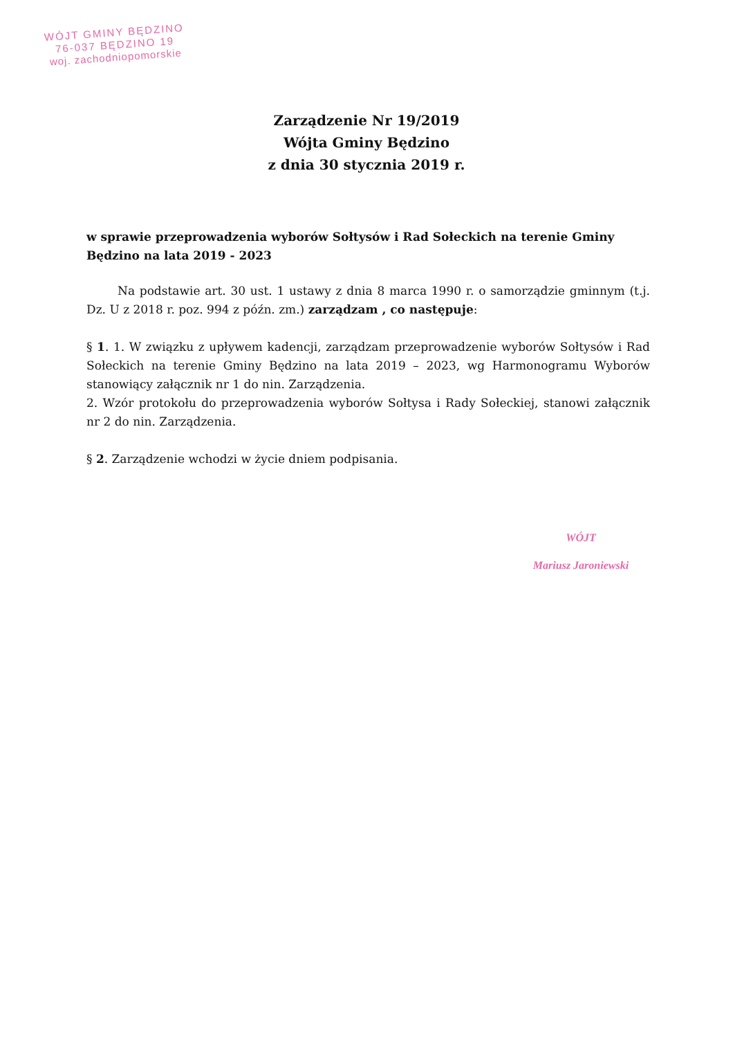WÓJT GMINY BĘDZINO
76-037 BĘDZINO 19
woj. zachodniopomorskie
Zarządzenie Nr 19/2019
Wójta Gminy Będzino
z dnia 30 stycznia 2019 r.
w sprawie przeprowadzenia wyborów Sołtysów i Rad Sołeckich na terenie Gminy Będzino na lata 2019 - 2023
Na podstawie art. 30 ust. 1 ustawy z dnia 8 marca 1990 r. o samorządzie gminnym (t.j. Dz. U z 2018 r. poz. 994 z późn. zm.) zarządzam , co następuje:
§ 1. 1. W związku z upływem kadencji, zarządzam przeprowadzenie wyborów Sołtysów i Rad Sołeckich na terenie Gminy Będzino na lata 2019 – 2023, wg Harmonogramu Wyborów stanowiący załącznik nr 1 do nin. Zarządzenia.
2. Wzór protokołu do przeprowadzenia wyborów Sołtysa i Rady Sołeckiej, stanowi załącznik nr 2 do nin. Zarządzenia.
§ 2. Zarządzenie wchodzi w życie dniem podpisania.
WÓJT
Mariusz Jaroniewski